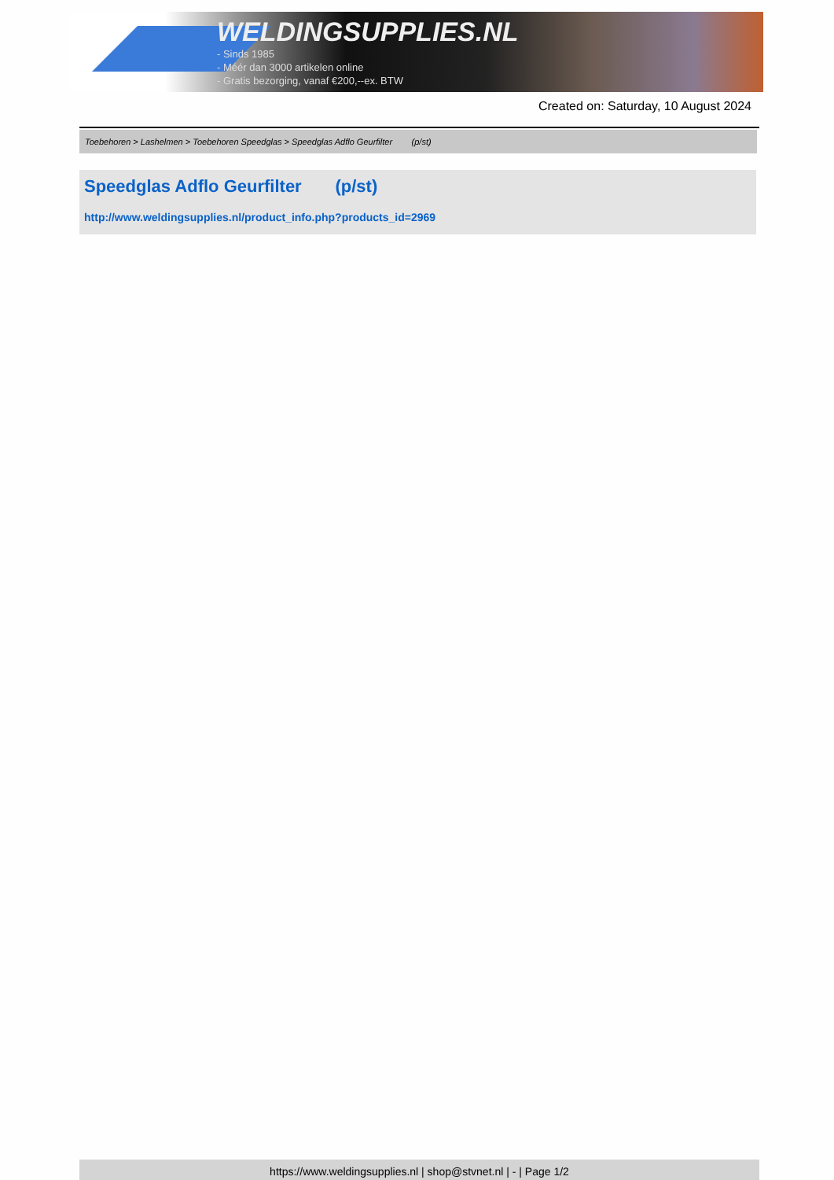WELDINGSUPPLIES.NL
- Sinds 1985
- Méér dan 3000 artikelen online
- Gratis bezorging, vanaf €200,--ex. BTW
Created on: Saturday, 10 August 2024
Toebehoren > Lashelmen > Toebehoren Speedglas > Speedglas Adflo Geurfilter (p/st)
Speedglas Adflo Geurfilter (p/st)
http://www.weldingsupplies.nl/product_info.php?products_id=2969
https://www.weldingsupplies.nl | shop@stvnet.nl | - | Page 1/2